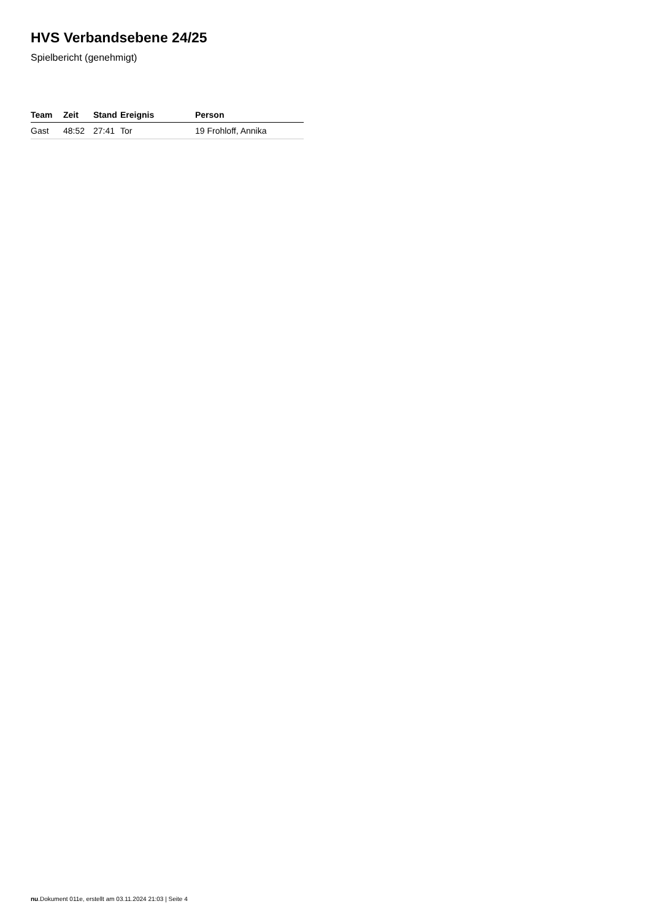HVS Verbandsebene 24/25
Spielbericht (genehmigt)
| Team | Zeit | Stand | Ereignis | Person |
| --- | --- | --- | --- | --- |
| Gast | 48:52 | 27:41 | Tor | 19 Frohloff, Annika |
nu.Dokument 011e, erstellt am 03.11.2024 21:03 | Seite 4